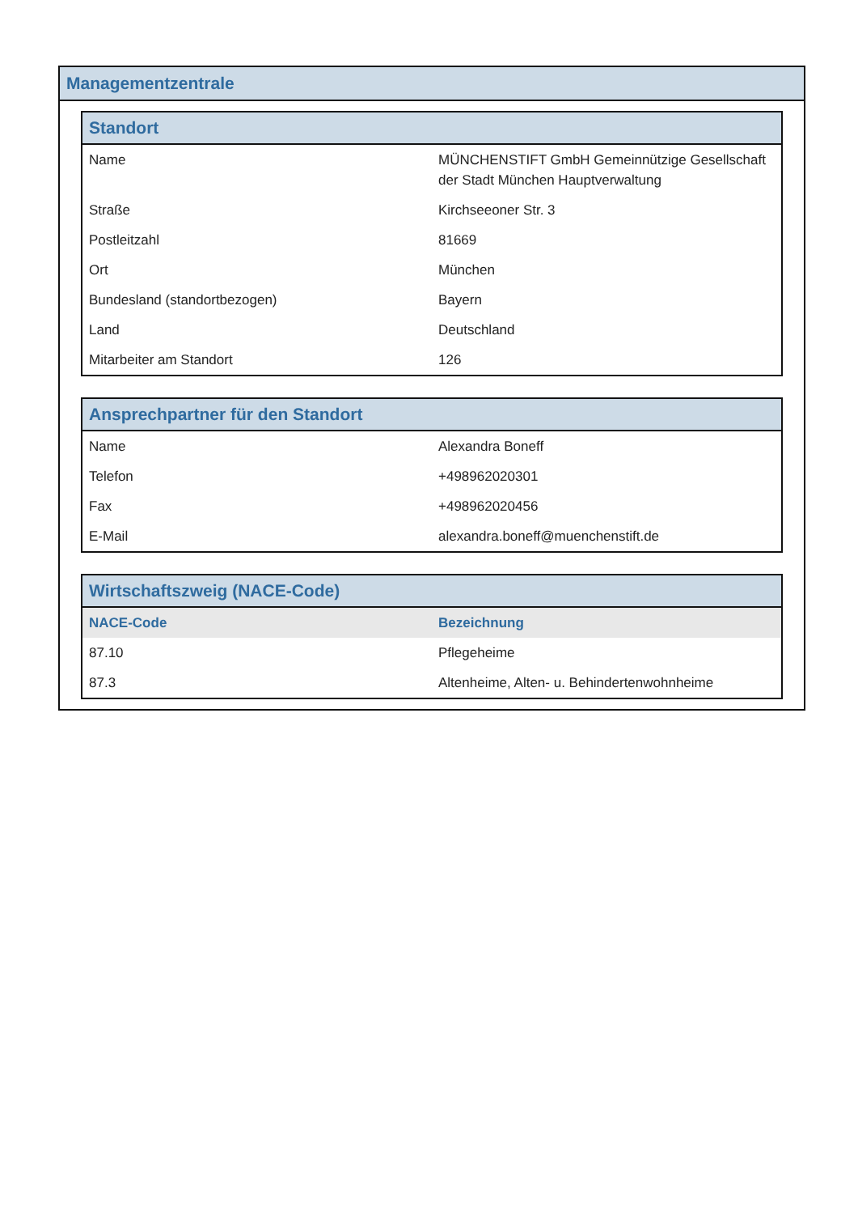Managementzentrale
| Standort | |
| --- | --- |
| Name | MÜNCHENSTIFT GmbH Gemeinnützige Gesellschaft der Stadt München Hauptverwaltung |
| Straße | Kirchseeoner Str. 3 |
| Postleitzahl | 81669 |
| Ort | München |
| Bundesland (standortbezogen) | Bayern |
| Land | Deutschland |
| Mitarbeiter am Standort | 126 |
| Ansprechpartner für den Standort | |
| --- | --- |
| Name | Alexandra Boneff |
| Telefon | +498962020301 |
| Fax | +498962020456 |
| E-Mail | alexandra.boneff@muenchenstift.de |
| Wirtschaftszweig (NACE-Code) | |
| --- | --- |
| NACE-Code | Bezeichnung |
| 87.10 | Pflegeheime |
| 87.3 | Altenheime, Alten- u. Behindertenwohnheime |